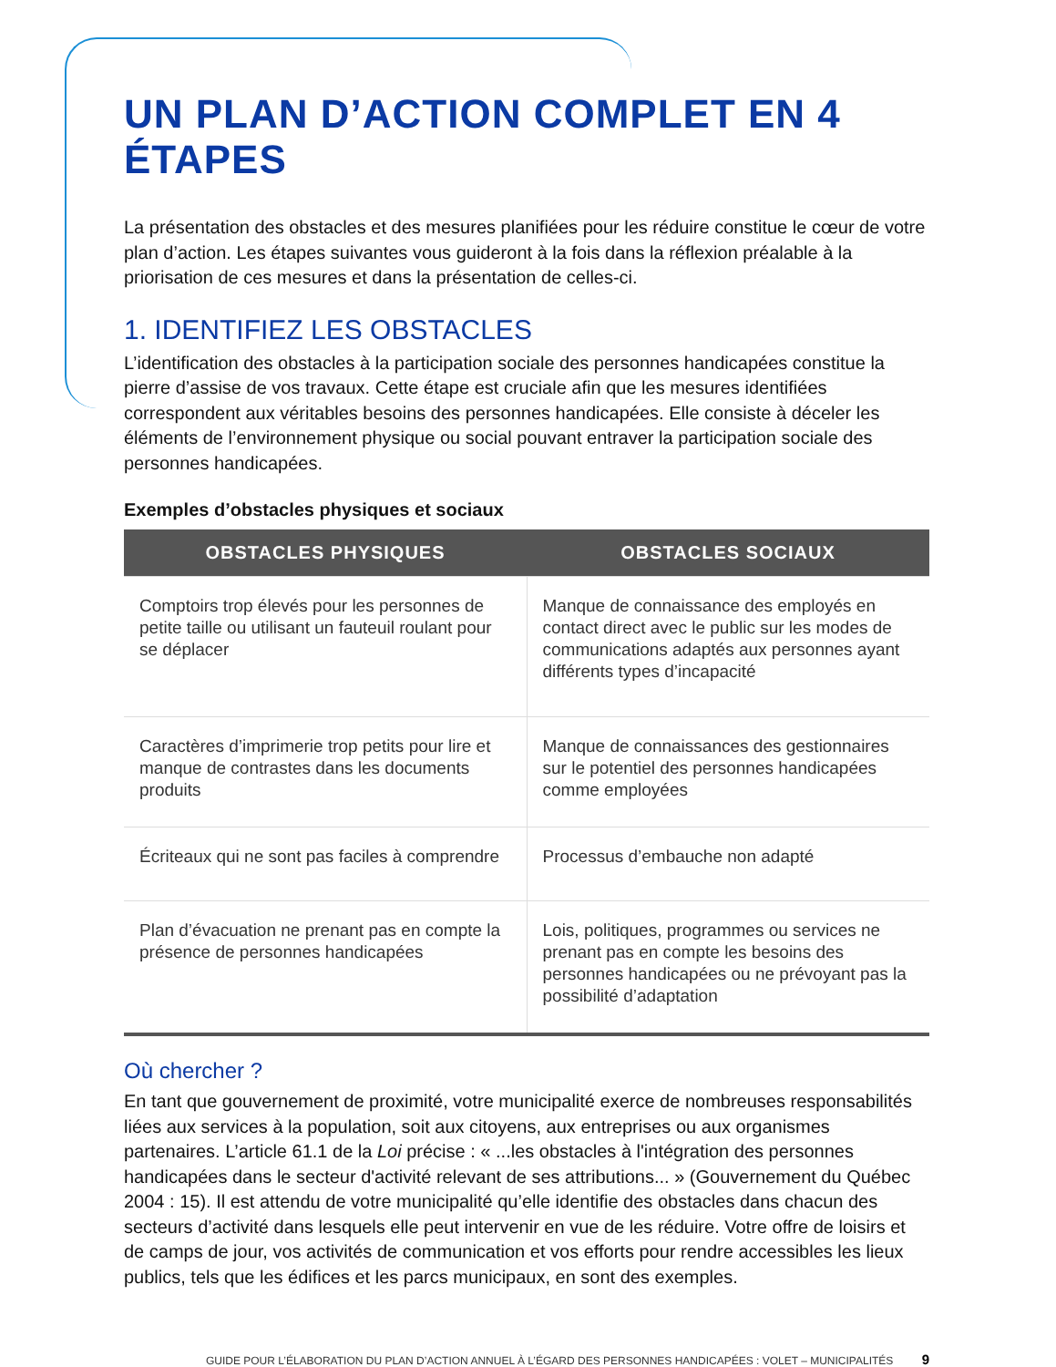UN PLAN D’ACTION COMPLET EN 4 ÉTAPES
La présentation des obstacles et des mesures planifiées pour les réduire constitue le cœur de votre plan d’action. Les étapes suivantes vous guideront à la fois dans la réflexion préalable à la priorisation de ces mesures et dans la présentation de celles-ci.
1. IDENTIFIEZ LES OBSTACLES
L’identification des obstacles à la participation sociale des personnes handicapées constitue la pierre d’assise de vos travaux. Cette étape est cruciale afin que les mesures identifiées correspondent aux véritables besoins des personnes handicapées. Elle consiste à déceler les éléments de l’environnement physique ou social pouvant entraver la participation sociale des personnes handicapées.
Exemples d’obstacles physiques et sociaux
| OBSTACLES PHYSIQUES | OBSTACLES SOCIAUX |
| --- | --- |
| Comptoirs trop élevés pour les personnes de petite taille ou utilisant un fauteuil roulant pour se déplacer | Manque de connaissance des employés en contact direct avec le public sur les modes de communications adaptés aux personnes ayant différents types d’incapacité |
| Caractères d’imprimerie trop petits pour lire et manque de contrastes dans les documents produits | Manque de connaissances des gestionnaires sur le potentiel des personnes handicapées comme employées |
| Écriteaux qui ne sont pas faciles à comprendre | Processus d’embauche non adapté |
| Plan d’évacuation ne prenant pas en compte la présence de personnes handicapées | Lois, politiques, programmes ou services ne prenant pas en compte les besoins des personnes handicapées ou ne prévoyant pas la possibilité d’adaptation |
Où chercher ?
En tant que gouvernement de proximité, votre municipalité exerce de nombreuses responsabilités liées aux services à la population, soit aux citoyens, aux entreprises ou aux organismes partenaires. L’article 61.1 de la Loi précise : « ...les obstacles à l'intégration des personnes handicapées dans le secteur d'activité relevant de ses attributions... » (Gouvernement du Québec 2004 : 15). Il est attendu de votre municipalité qu’elle identifie des obstacles dans chacun des secteurs d’activité dans lesquels elle peut intervenir en vue de les réduire. Votre offre de loisirs et de camps de jour, vos activités de communication et vos efforts pour rendre accessibles les lieux publics, tels que les édifices et les parcs municipaux, en sont des exemples.
GUIDE POUR L’ÉLABORATION DU PLAN D’ACTION ANNUEL À L’ÉGARD DES PERSONNES HANDICAPÉES : VOLET – MUNICIPALITÉS 9